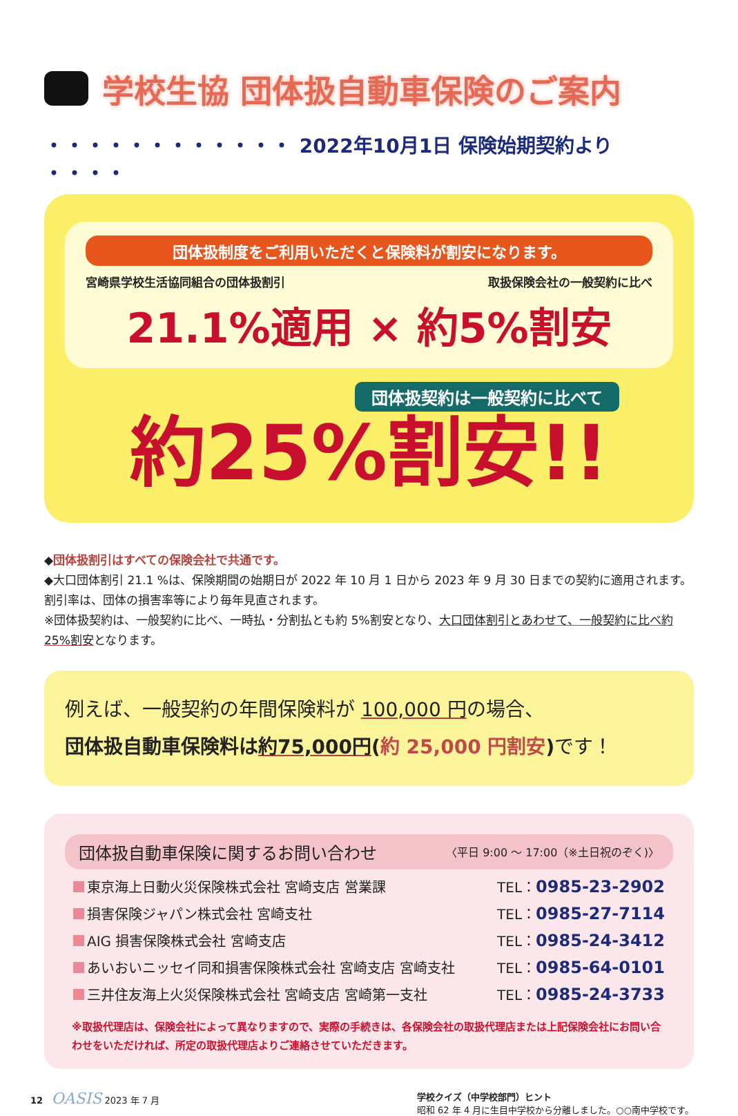学校生協 団体扱自動車保険のご案内
・・・・・・・・・・・・ 2022年10月1日 保険始期契約より ・・・・
団体扱制度をご利用いただくと保険料が割安になります。
宮崎県学校生活協同組合の団体扱割引 取扱保険会社の一般契約に比べ
21.1%適用 × 約5%割安
団体扱契約は一般契約に比べて
約25%割安!!
◆団体扱割引はすべての保険会社で共通です。
◆大口団体割引 21.1 %は、保険期間の始期日が 2022 年 10 月 1 日から 2023 年 9 月 30 日までの契約に適用されます。割引率は、団体の損害率等により毎年見直されます。
※団体扱契約は、一般契約に比べ、一時払・分割払とも約 5%割安となり、大口団体割引とあわせて、一般契約に比べ約25%割安となります。
例えば、一般契約の年間保険料が 100,000 円の場合、
団体扱自動車保険料は約75,000円(約 25,000 円割安) です！
団体扱自動車保険に関するお問い合わせ 〈平日 9:00 ～ 17:00（※土日祝のぞく)〉
東京海上日動火災保険株式会社 宮崎支店 営業課 TEL：0985-23-2902
損害保険ジャパン株式会社 宮崎支社 TEL：0985-27-7114
AIG 損害保険株式会社 宮崎支店 TEL：0985-24-3412
あいおいニッセイ同和損害保険株式会社 宮崎支店 宮崎支社 TEL：0985-64-0101
三井住友海上火災保険株式会社 宮崎支店 宮崎第一支社 TEL：0985-24-3733
※取扱代理店は、保険会社によって異なりますので、実際の手続きは、各保険会社の取扱代理店または上記保険会社にお問い合わせをいただければ、所定の取扱代理店よりご連絡させていただきます。
12 OASIS 2023 年 7 月 学校クイズ（中学校部門）ヒント
昭和 62 年 4 月に生目中学校から分離しました。○○南中学校です。